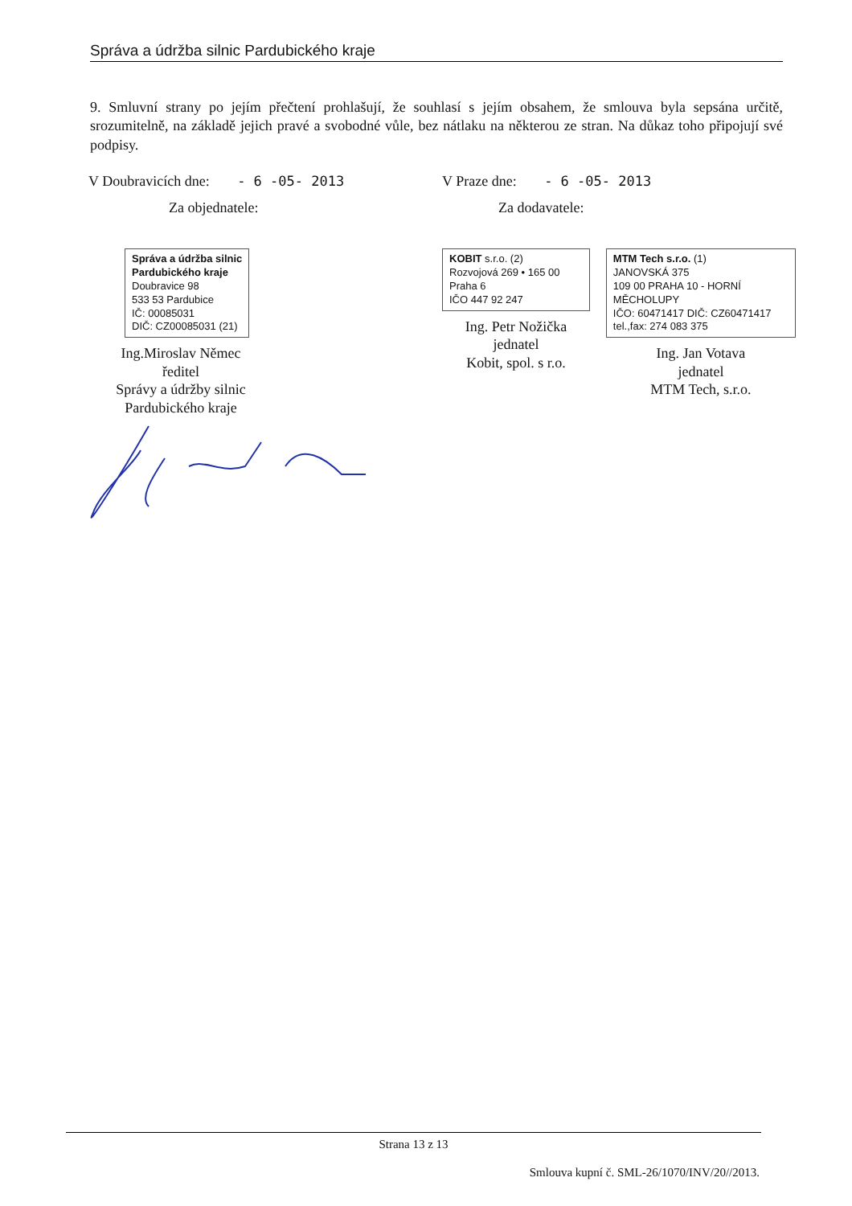Správa a údržba silnic Pardubického kraje
9. Smluvní strany po jejím přečtení prohlašují, že souhlasí s jejím obsahem, že smlouva byla sepsána určitě, srozumitelně, na základě jejich pravé a svobodné vůle, bez nátlaku na některou ze stran. Na důkaz toho připojují své podpisy.
V Doubravicích dne: - 6 -05- 2013
Za objednatele:
Správa a údržba silnic
Pardubického kraje
Doubravice 98
533 53 Pardubice
IČ: 00085031
DIČ: CZ00085031 (21)
Ing.Miroslav Němec
ředitel
Správy a údržby silnic
Pardubického kraje
V Praze dne: - 6 -05- 2013
Za dodavatele:
KOBIT s.r.o. (2)
Rozvojová 269 • 165 00 Praha 6
IČO 447 92 247
Ing. Petr Nožička
jednatel
Kobit, spol. s r.o.
MTM Tech s.r.o. (1)
JANOVSKÁ 375
109 00 PRAHA 10 - HORNÍ MĚCHOLUPY
IČO: 60471417 DIČ: CZ60471417
tel.,fax: 274 083 375
Ing. Jan Votava
jednatel
MTM Tech, s.r.o.
Strana 13 z 13
Smlouva kupní č. SML-26/1070/INV/20//2013.